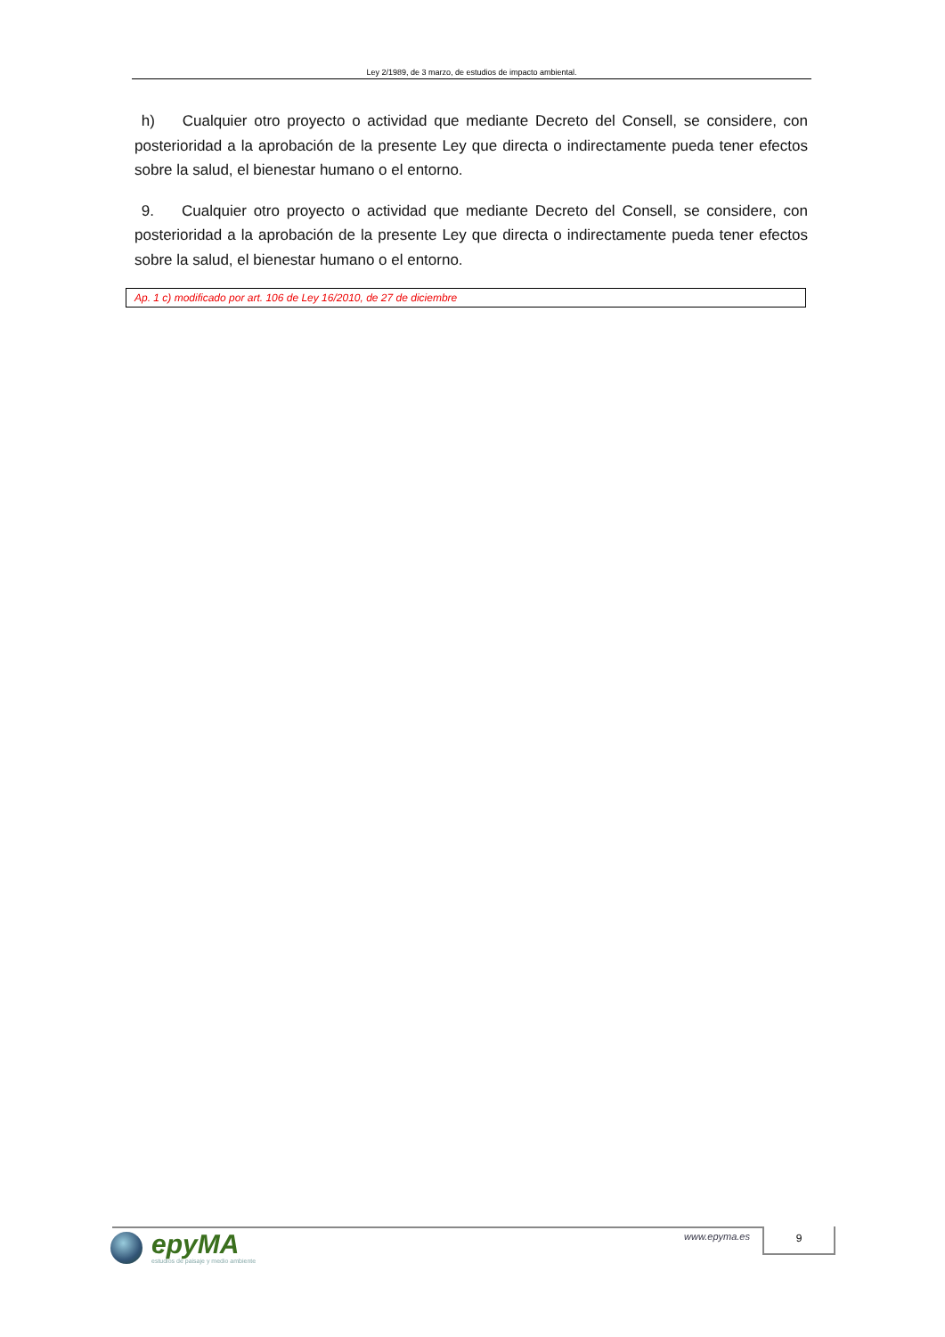Ley 2/1989, de 3 marzo, de estudios de impacto ambiental.
h) Cualquier otro proyecto o actividad que mediante Decreto del Consell, se considere, con posterioridad a la aprobación de la presente Ley que directa o indirectamente pueda tener efectos sobre la salud, el bienestar humano o el entorno.
9. Cualquier otro proyecto o actividad que mediante Decreto del Consell, se considere, con posterioridad a la aprobación de la presente Ley que directa o indirectamente pueda tener efectos sobre la salud, el bienestar humano o el entorno.
Ap. 1 c) modificado por art. 106 de Ley 16/2010, de 27 de diciembre
epyMA
estudios de paisaje y medio ambiente
www.epyma.es 9